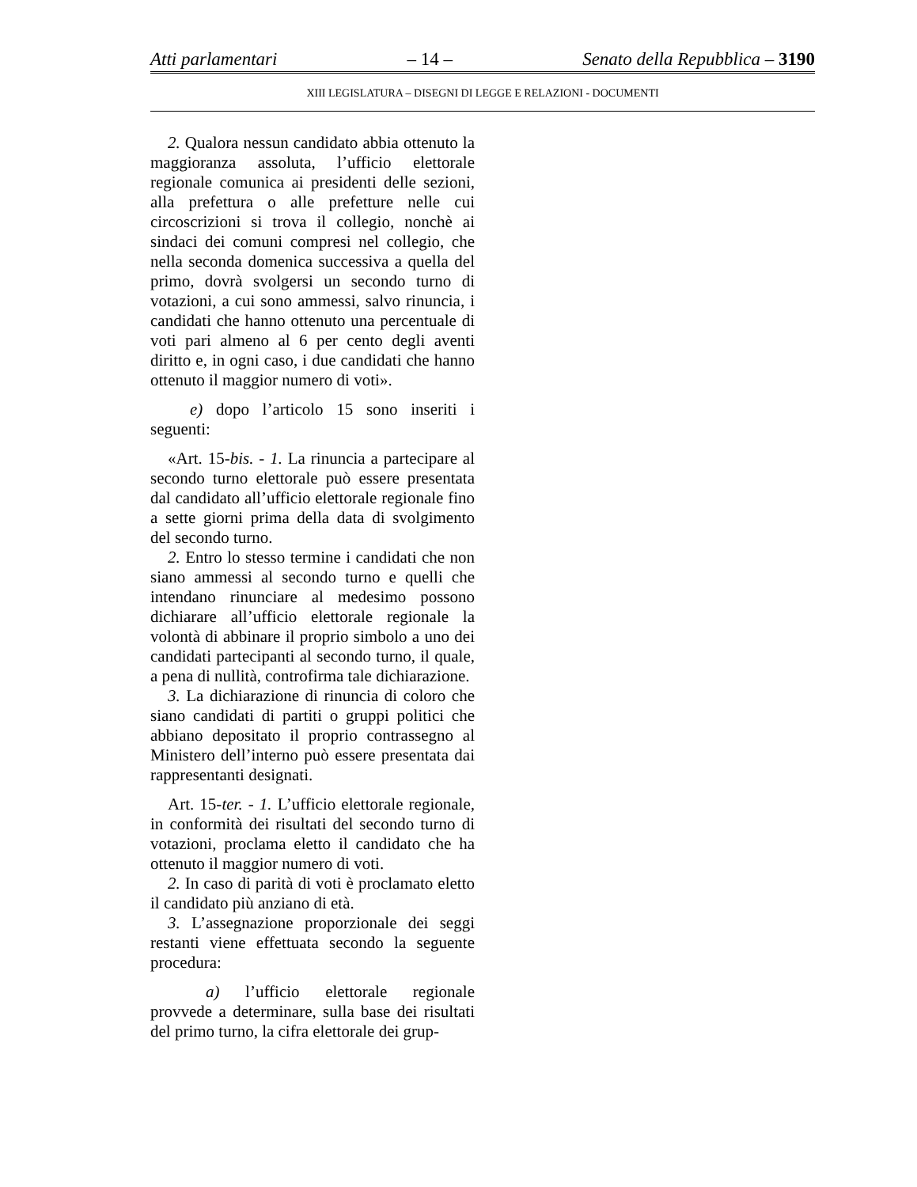Atti parlamentari – 14 – Senato della Repubblica – 3190
XIII LEGISLATURA – DISEGNI DI LEGGE E RELAZIONI - DOCUMENTI
2. Qualora nessun candidato abbia ottenuto la maggioranza assoluta, l’ufficio elettorale regionale comunica ai presidenti delle sezioni, alla prefettura o alle prefetture nelle cui circoscrizioni si trova il collegio, nonchè ai sindaci dei comuni compresi nel collegio, che nella seconda domenica successiva a quella del primo, dovrà svolgersi un secondo turno di votazioni, a cui sono ammessi, salvo rinuncia, i candidati che hanno ottenuto una percentuale di voti pari almeno al 6 per cento degli aventi diritto e, in ogni caso, i due candidati che hanno ottenuto il maggior numero di voti».
e) dopo l’articolo 15 sono inseriti i seguenti:
«Art. 15-bis. - 1. La rinuncia a partecipare al secondo turno elettorale può essere presentata dal candidato all’ufficio elettorale regionale fino a sette giorni prima della data di svolgimento del secondo turno.
2. Entro lo stesso termine i candidati che non siano ammessi al secondo turno e quelli che intendano rinunciare al medesimo possono dichiarare all’ufficio elettorale regionale la volontà di abbinare il proprio simbolo a uno dei candidati partecipanti al secondo turno, il quale, a pena di nullità, controfirma tale dichiarazione.
3. La dichiarazione di rinuncia di coloro che siano candidati di partiti o gruppi politici che abbiano depositato il proprio contrassegno al Ministero dell’interno può essere presentata dai rappresentanti designati.
Art. 15-ter. - 1. L’ufficio elettorale regionale, in conformità dei risultati del secondo turno di votazioni, proclama eletto il candidato che ha ottenuto il maggior numero di voti.
2. In caso di parità di voti è proclamato eletto il candidato più anziano di età.
3. L’assegnazione proporzionale dei seggi restanti viene effettuata secondo la seguente procedura:
a) l’ufficio elettorale regionale provvede a determinare, sulla base dei risultati del primo turno, la cifra elettorale dei grup-